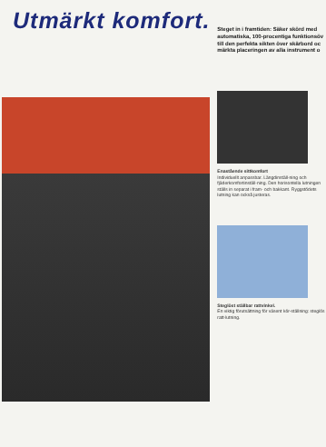Utmärkt komfort.
Steget in i framtiden: Säker skörd med automatiska, 100-procentiga funktionsöv till den perfekta sikten över skärbord oc märkta placeringen av alla instrument o
Enastående sittkomfort
Individuellt anpassbar. Längdinställ-ning och fjäderkomfortinställ-ning. Den horisontella lutningen ställs in separat i fram- och bakkant. Ryggstödets lutning kan också justeras.
Steglöst ställbar rattvinkel.
En viktig förutsättning för väsent kör-ställning: steglös ratt-lutning.